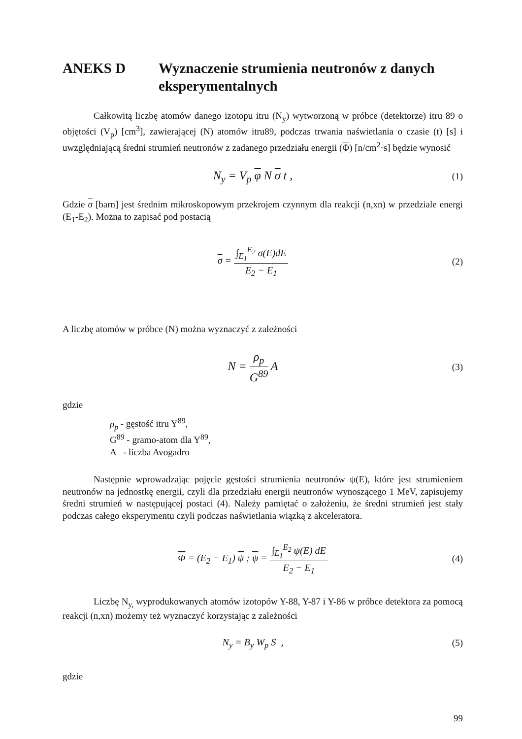ANEKS D Wyznaczenie strumienia neutronów z danych eksperymentalnych
Całkowitą liczbę atomów danego izotopu itru (N<sub>y</sub>) wytworzoną w próbce (detektorze) itru 89 o objętości (V<sub>p</sub>) [cm<sup>3</sup>], zawierającej (N) atomów itru89, podczas trwania naświetlania o czasie (t) [s] i uwzględniającą średni strumień neutronów z zadanego przedziału energii (Φ) [n/cm<sup>2</sup>·s] będzie wynosić
N<sub>y</sub> = V<sub>p</sub> φ N σ t ,
(1)
Gdzie σ [barn] jest średnim mikroskopowym przekrojem czynnym dla reakcji (n,xn) w przedziale energi (E<sub>1</sub>-E<sub>2</sub>). Można to zapisać pod postacią
σ = ∫<sub>E<sub>1</sub></sub><sup>E<sub>2</sub></sup> σ(E)dE E<sub>2</sub> − E<sub>1</sub> (2)
A liczbę atomów w próbce (N) można wyznaczyć z zależności
N = ρ<sub>p</sub> G<sup>89</sup> A
(3)
gdzie
ρ<sub>p</sub> - gęstość itru Y<sup>89</sup>,
G<sup>89</sup> - gramo-atom dla Y<sup>89</sup>,
A - liczba Avogadro
Następnie wprowadzając pojęcie gęstości strumienia neutronów ψ(E), które jest strumieniem neutronów na jednostkę energii, czyli dla przedziału energii neutronów wynoszącego 1 MeV, zapisujemy średni strumień w następującej postaci (4). Należy pamiętać o założeniu, że średni strumień jest stały podczas całego eksperymentu czyli podczas naświetlania wiązką z akceleratora.
Φ = (E<sub>2</sub> − E<sub>1</sub>) ψ ; ψ = ∫<sub>E<sub>1</sub></sub><sup>E<sub>2</sub></sup> ψ(E) dE E<sub>2</sub> − E<sub>1</sub>
(4)
Liczbę N<sub>y,</sub> wyprodukowanych atomów izotopów Y-88, Y-87 i Y-86 w próbce detektora za pomocą reakcji (n,xn) możemy też wyznaczyć korzystając z zależności
N<sub>y</sub> = B<sub>y</sub> W<sub>p</sub> S , (5)
gdzie
99